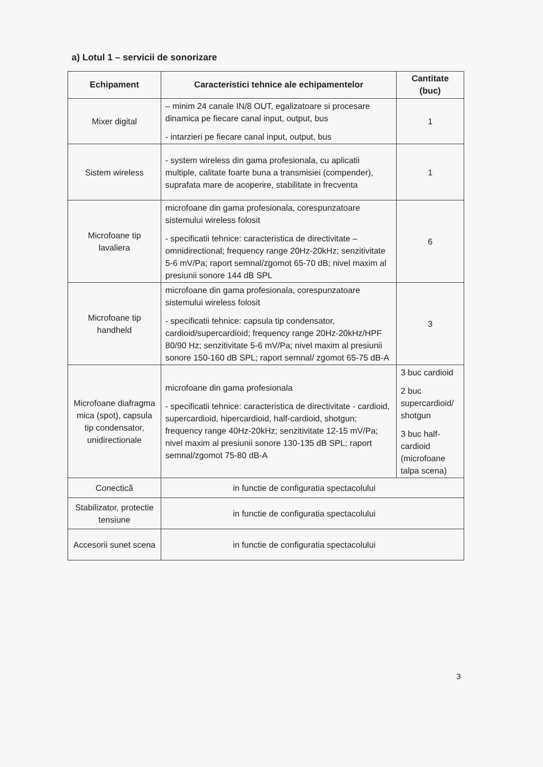a) Lotul 1 – servicii de sonorizare
| Echipament | Caracteristici tehnice ale echipamentelor | Cantitate (buc) |
| --- | --- | --- |
| Mixer digital | – minim 24 canale IN/8 OUT, egalizatoare si procesare dinamica pe fiecare canal input, output, bus - intarzieri pe fiecare canal input, output, bus | 1 |
| Sistem wireless | - system wireless din gama profesionala, cu aplicatii multiple, calitate foarte buna a transmisiei (compender), suprafata mare de acoperire, stabilitate in frecventa | 1 |
| Microfoane tip lavaliera | microfoane din gama profesionala, corespunzatoare sistemului wireless folosit - specificatii tehnice: caracteristica de directivitate – omnidirectional; frequency range 20Hz-20kHz; senzitivitate 5-6 mV/Pa; raport semnal/zgomot 65-70 dB; nivel maxim al presiunii sonore 144 dB SPL | 6 |
| Microfoane tip handheld | microfoane din gama profesionala, corespunzatoare sistemului wireless folosit - specificatii tehnice: capsula tip condensator, cardioid/supercardioid; frequency range 20Hz-20kHz/HPF 80/90 Hz; senzitivitate 5-6 mV/Pa; nivel maxim al presiunii sonore 150-160 dB SPL; raport semnal/ zgomot 65-75 dB-A | 3 |
| Microfoane diafragma mica (spot), capsula tip condensator, unidirectionale | microfoane din gama profesionala - specificatii tehnice: caracteristica de directivitate - cardioid, supercardioid, hipercardioid, half-cardioid, shotgun; frequency range 40Hz-20kHz; senzitivitate 12-15 mV/Pa; nivel maxim al presiunii sonore 130-135 dB SPL; raport semnal/zgomot 75-80 dB-A | 3 buc cardioid 2 buc supercardioid/ shotgun 3 buc half-cardioid (microfoane talpa scena) |
| Conectică | in functie de configuratia spectacolului | |
| Stabilizator, protectie tensiune | in functie de configuratia spectacolului | |
| Accesorii sunet scena | in functie de configuratia spectacolului | |
3